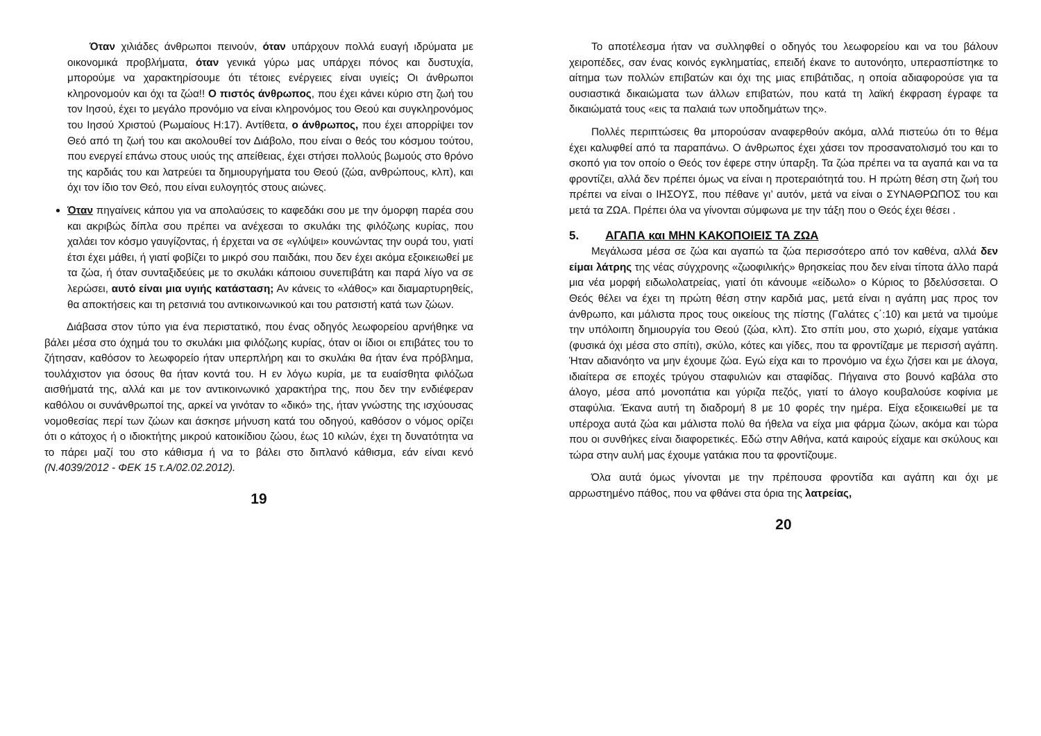Όταν χιλιάδες άνθρωποι πεινούν, όταν υπάρχουν πολλά ευαγή ιδρύματα με οικονομικά προβλήματα, όταν γενικά γύρω μας υπάρχει πόνος και δυστυχία, μπορούμε να χαρακτηρίσουμε ότι τέτοιες ενέργειες είναι υγιείς; Οι άνθρωποι κληρονομούν και όχι τα ζώα!! Ο πιστός άνθρωπος, που έχει κάνει κύριο στη ζωή του τον Ιησού, έχει το μεγάλο προνόμιο να είναι κληρονόμος του Θεού και συγκληρονόμος του Ιησού Χριστού (Ρωμαίους Η:17). Αντίθετα, ο άνθρωπος, που έχει απορρίψει τον Θεό από τη ζωή του και ακολουθεί τον Διάβολο, που είναι ο θεός του κόσμου τούτου, που ενεργεί επάνω στους υιούς της απείθειας, έχει στήσει πολλούς βωμούς στο θρόνο της καρδιάς του και λατρεύει τα δημιουργήματα του Θεού (ζώα, ανθρώπους, κλπ), και όχι τον ίδιο τον Θεό, που είναι ευλογητός στους αιώνες.
Όταν πηγαίνεις κάπου για να απολαύσεις το καφεδάκι σου με την όμορφη παρέα σου και ακριβώς δίπλα σου πρέπει να ανέχεσαι το σκυλάκι της φιλόζωης κυρίας, που χαλάει τον κόσμο γαυγίζοντας, ή έρχεται να σε «γλύψει» κουνώντας την ουρά του, γιατί έτσι έχει μάθει, ή γιατί φοβίζει το μικρό σου παιδάκι, που δεν έχει ακόμα εξοικειωθεί με τα ζώα, ή όταν συνταξιδεύεις με το σκυλάκι κάποιου συνεπιβάτη και παρά λίγο να σε λερώσει, αυτό είναι μια υγιής κατάσταση; Αν κάνεις το «λάθος» και διαμαρτυρηθείς, θα αποκτήσεις και τη ρετσινιά του αντικοινωνικού και του ρατσιστή κατά των ζώων.
Διάβασα στον τύπο για ένα περιστατικό, που ένας οδηγός λεωφορείου αρνήθηκε να βάλει μέσα στο όχημά του το σκυλάκι μια φιλόζωης κυρίας, όταν οι ίδιοι οι επιβάτες του το ζήτησαν, καθόσον το λεωφορείο ήταν υπερπλήρη και το σκυλάκι θα ήταν ένα πρόβλημα, τουλάχιστον για όσους θα ήταν κοντά του. Η εν λόγω κυρία, με τα ευαίσθητα φιλόζωα αισθήματά της, αλλά και με τον αντικοινωνικό χαρακτήρα της, που δεν την ενδιέφεραν καθόλου οι συνάνθρωποί της, αρκεί να γινόταν το «δικό» της, ήταν γνώστης της ισχύουσας νομοθεσίας περί των ζώων και άσκησε μήνυση κατά του οδηγού, καθόσον ο νόμος ορίζει ότι ο κάτοχος ή ο ιδιοκτήτης μικρού κατοικίδιου ζώου, έως 10 κιλών, έχει τη δυνατότητα να το πάρει μαζί του στο κάθισμα ή να το βάλει στο διπλανό κάθισμα, εάν είναι κενό (Ν.4039/2012 - ΦΕΚ 15 τ.Α/02.02.2012).
19
Το αποτέλεσμα ήταν να συλληφθεί ο οδηγός του λεωφορείου και να του βάλουν χειροπέδες, σαν ένας κοινός εγκληματίας, επειδή έκανε το αυτονόητο, υπερασπίστηκε το αίτημα των πολλών επιβατών και όχι της μιας επιβάτιδας, η οποία αδιαφορούσε για τα ουσιαστικά δικαιώματα των άλλων επιβατών, που κατά τη λαϊκή έκφραση έγραφε τα δικαιώματά τους «εις τα παλαιά των υποδημάτων της».
Πολλές περιπτώσεις θα μπορούσαν αναφερθούν ακόμα, αλλά πιστεύω ότι το θέμα έχει καλυφθεί από τα παραπάνω. Ο άνθρωπος έχει χάσει τον προσανατολισμό του και το σκοπό για τον οποίο ο Θεός τον έφερε στην ύπαρξη. Τα ζώα πρέπει να τα αγαπά και να τα φροντίζει, αλλά δεν πρέπει όμως να είναι η προτεραιότητά του. Η πρώτη θέση στη ζωή του πρέπει να είναι ο ΙΗΣΟΥΣ, που πέθανε γι’ αυτόν, μετά να είναι ο ΣΥΝΑΘΡΩΠΟΣ του και μετά τα ΖΩΑ. Πρέπει όλα να γίνονται σύμφωνα με την τάξη που ο Θεός έχει θέσει .
5. ΑΓΑΠΑ και ΜΗΝ ΚΑΚΟΠΟΙΕΙΣ ΤΑ ΖΩΑ
Μεγάλωσα μέσα σε ζώα και αγαπώ τα ζώα περισσότερο από τον καθένα, αλλά δεν είμαι λάτρης της νέας σύγχρονης «ζωοφιλικής» θρησκείας που δεν είναι τίποτα άλλο παρά μια νέα μορφή ειδωλολατρείας, γιατί ότι κάνουμε «είδωλο» ο Κύριος το βδελύσσεται. Ο Θεός θέλει να έχει τη πρώτη θέση στην καρδιά μας, μετά είναι η αγάπη μας προς τον άνθρωπο, και μάλιστα προς τους οικείους της πίστης (Γαλάτες ς΄:10) και μετά να τιμούμε την υπόλοιπη δημιουργία του Θεού (ζώα, κλπ). Στο σπίτι μου, στο χωριό, είχαμε γατάκια (φυσικά όχι μέσα στο σπίτι), σκύλο, κότες και γίδες, που τα φροντίζαμε με περισσή αγάπη. Ήταν αδιανόητο να μην έχουμε ζώα. Εγώ είχα και το προνόμιο να έχω ζήσει και με άλογα, ιδιαίτερα σε εποχές τρύγου σταφυλιών και σταφίδας. Πήγαινα στο βουνό καβάλα στο άλογο, μέσα από μονοπάτια και γύριζα πεζός, γιατί το άλογο κουβαλούσε κοφίνια με σταφύλια. Έκανα αυτή τη διαδρομή 8 με 10 φορές την ημέρα. Είχα εξοικειωθεί με τα υπέροχα αυτά ζώα και μάλιστα πολύ θα ήθελα να είχα μια φάρμα ζώων, ακόμα και τώρα που οι συνθήκες είναι διαφορετικές. Εδώ στην Αθήνα, κατά καιρούς είχαμε και σκύλους και τώρα στην αυλή μας έχουμε γατάκια που τα φροντίζουμε.
Όλα αυτά όμως γίνονται με την πρέπουσα φροντίδα και αγάπη και όχι με αρρωστημένο πάθος, που να φθάνει στα όρια της λατρείας,
20